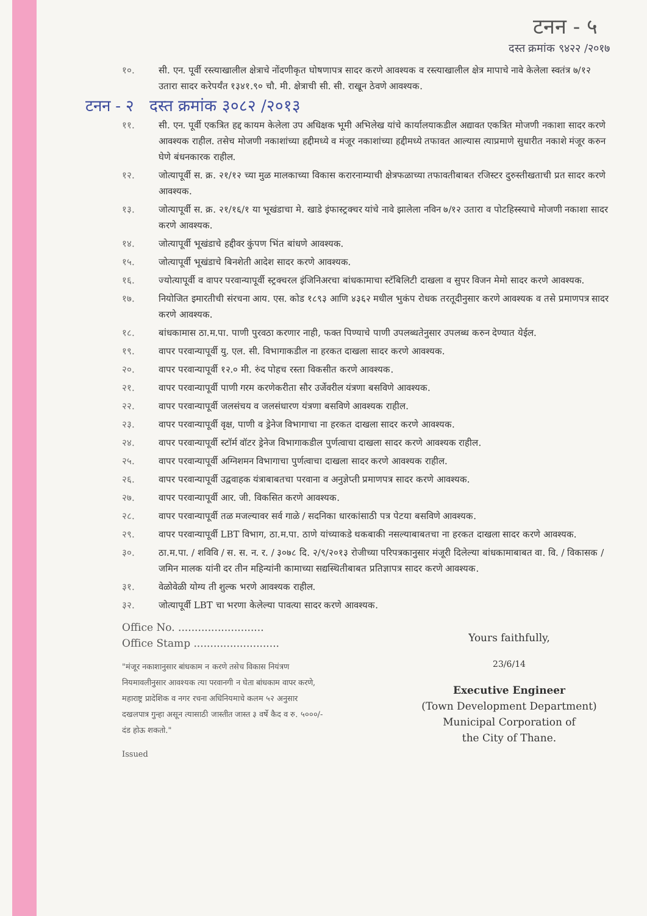टनन - ५
दस्त क्रमांक ९४२२ /२०१७
१०. सी. एन. पूर्वी रस्त्याखालील क्षेत्राचे नोंदणीकृत घोषणापत्र सादर करणे आवश्यक व रस्त्याखालील क्षेत्र मापाचे नावे केलेला स्वतंत्र ७/१२ उतारा सादर करेपर्यंत १३४१.९० चौ. मी. क्षेत्राची सी. सी. राखून ठेवणे आवश्यक.
टनन - २ दस्त क्रमांक ३०८२ /२०१३
११. सी. एन. पूर्वी एकत्रित हद्द कायम केलेला उप अधिक्षक भूमी अभिलेख यांचे कार्यालयाकडील अद्यावत एकत्रित मोजणी नकाशा सादर करणे आवश्यक राहील. तसेच मोजणी नकाशांच्या हद्दीमध्ये व मंजूर नकाशांच्या हद्दीमध्ये तफावत आल्यास त्याप्रमाणे सुधारीत नकाशे मंजूर करुन घेणे बंधनकारक राहील.
१२. जोत्यापूर्वी स. क्र. २१/१२ च्या मुळ मालकाच्या विकास करारनाम्याची क्षेत्रफळाच्या तफावतीबाबत रजिस्टर दुरुस्तीखताची प्रत सादर करणे आवश्यक.
१३. जोत्यापूर्वी स. क्र. २१/१६/१ या भूखंडाचा मे. खाडे इंफास्ट्रक्चर यांचे नावे झालेला नविन ७/१२ उतारा व पोटहिस्स्याचे मोजणी नकाशा सादर करणे आवश्यक.
१४. जोत्यापूर्वी भूखंडाचे हद्दीवर कुंपण भिंत बांधणे आवश्यक.
१५. जोत्यापूर्वी भूखंडाचे बिनशेती आदेश सादर करणे आवश्यक.
१६. ज्योत्यापूर्वी व वापर परवान्यापूर्वी स्ट्रक्चरल इंजिनिअरचा बांधकामाचा स्टॅबिलिटी दाखला व सुपर विजन मेमो सादर करणे आवश्यक.
१७. नियोजित इमारतीची संरचना आय. एस. कोड १८९३ आणि ४३६२ मधील भुकंप रोधक तरतूदीनुसार करणे आवश्यक व तसे प्रमाणपत्र सादर करणे आवश्यक.
१८. बांधकामास ठा.म.पा. पाणी पुरवठा करणार नाही, फक्त पिण्याचे पाणी उपलब्धतेनुसार उपलब्ध करुन देण्यात येईल.
१९. वापर परवान्यापूर्वी यु. एल. सी. विभागाकडील ना हरकत दाखला सादर करणे आवश्यक.
२०. वापर परवान्यापूर्वी १२.० मी. रुंद पोहच रस्ता विकसीत करणे आवश्यक.
२१. वापर परवान्यापूर्वी पाणी गरम करणेकरीता सौर उर्जेवरील यंत्रणा बसविणे आवश्यक.
२२. वापर परवान्यापूर्वी जलसंचय व जलसंधारण यंत्रणा बसविणे आवश्यक राहील.
२३. वापर परवान्यापूर्वी वृक्ष, पाणी व ड्रेनेज विभागाचा ना हरकत दाखला सादर करणे आवश्यक.
२४. वापर परवान्यापूर्वी स्टॉर्म वॉटर ड्रेनेज विभागाकडील पुर्णत्वाचा दाखला सादर करणे आवश्यक राहील.
२५. वापर परवान्यापूर्वी अग्निशमन विभागाचा पुर्णत्वाचा दाखला सादर करणे आवश्यक राहील.
२६. वापर परवान्यापूर्वी उद्ववाहक यंत्राबाबतचा परवाना व अनुज्ञेप्ती प्रमाणपत्र सादर करणे आवश्यक.
२७. वापर परवान्यापूर्वी आर. जी. विकसित करणे आवश्यक.
२८. वापर परवान्यापूर्वी तळ मजल्यावर सर्व गाळे / सदनिका धारकांसाठी पत्र पेटया बसविणे आवश्यक.
२९. वापर परवान्यापूर्वी LBT विभाग, ठा.म.पा. ठाणे यांच्याकडे थकबाकी नसल्याबाबतचा ना हरकत दाखला सादर करणे आवश्यक.
३०. ठा.म.पा. / शविवि / स. स. न. र. / ३०७८ दि. २/९/२०१३ रोजीच्या परिपत्रकानुसार मंजूरी दिलेल्या बांधकामाबाबत वा. वि. / विकासक / जमिन मालक यांनी दर तीन महिन्यांनी कामाच्या सद्यस्थितीबाबत प्रतिज्ञापत्र सादर करणे आवश्यक.
३१. वेळोवेळी योग्य ती शुल्क भरणे आवश्यक राहील.
३२. जोत्यापूर्वी LBT चा भरणा केलेल्या पावत्या सादर करणे आवश्यक.
Office No. ..........................
Office Stamp ..........................
"मंजूर नकाशानुसार बांधकाम न करणे तसेच विकास नियंत्रण नियमावलीनुसार आवश्यक त्या परवानगी न घेता बांधकाम वापर करणे, महाराष्ट्र प्रादेशिक व नगर रचना अधिनियमाचे कलम ५२ अनुसार दखलपात्र गुन्हा असून त्यासाठी जास्तीत जास्त ३ वर्षे कैद व रु. ५०००/- दंड होऊ शकतो."
Issued
Yours faithfully,
23/6/14
Executive Engineer
(Town Development Department)
Municipal Corporation of
the City of Thane.